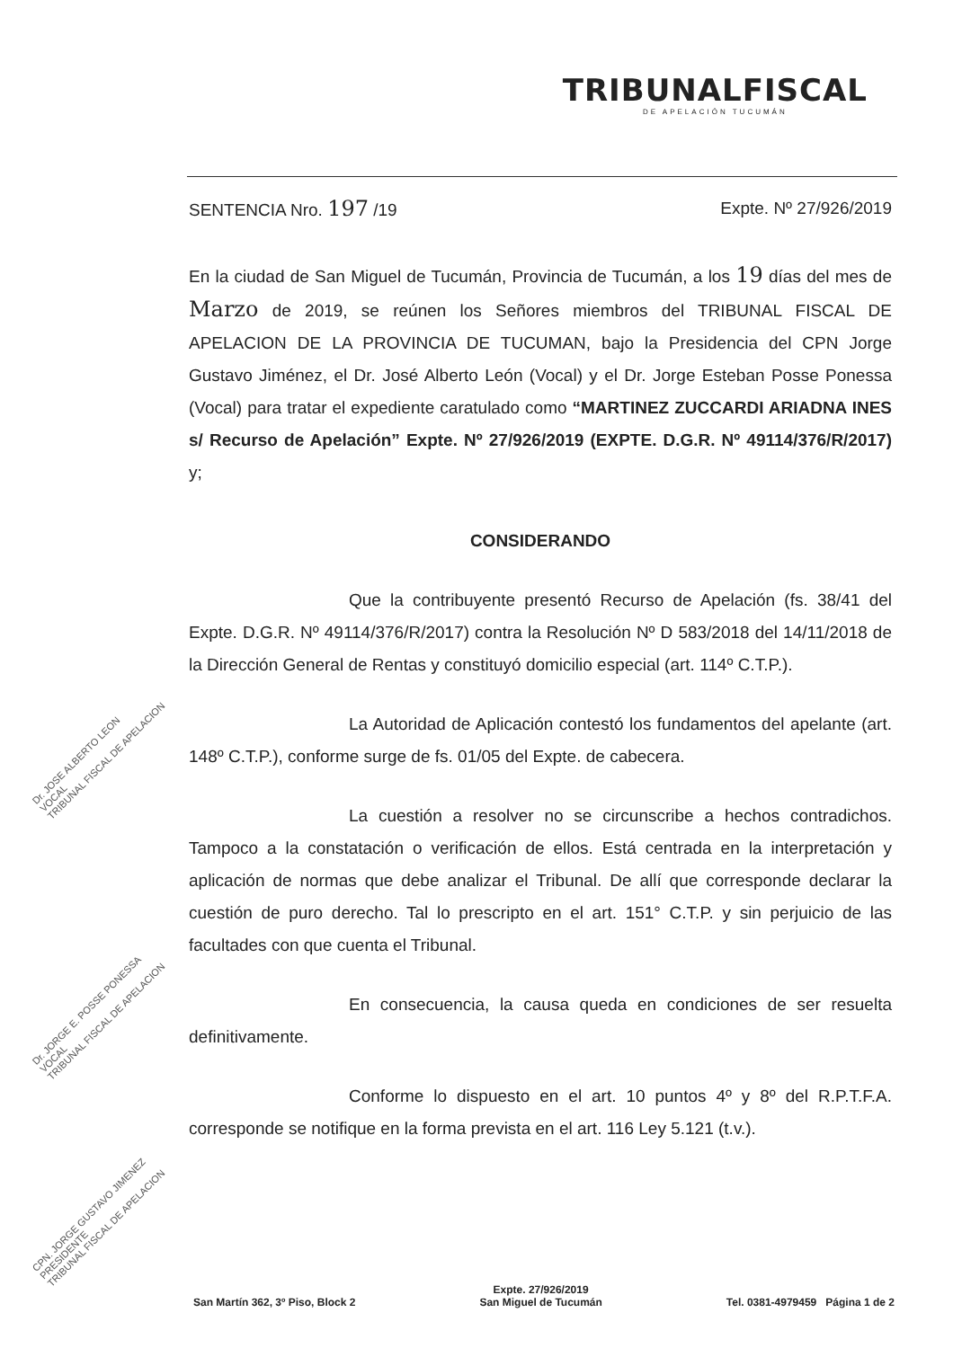TRIBUNALFISCAL
DE APELACIÓN TUCUMÁN
SENTENCIA Nro. 197 /19 Expte. Nº 27/926/2019
En la ciudad de San Miguel de Tucumán, Provincia de Tucumán, a los 19 días del mes de Marzo de 2019, se reúnen los Señores miembros del TRIBUNAL FISCAL DE APELACION DE LA PROVINCIA DE TUCUMAN, bajo la Presidencia del CPN Jorge Gustavo Jiménez, el Dr. José Alberto León (Vocal) y el Dr. Jorge Esteban Posse Ponessa (Vocal) para tratar el expediente caratulado como “MARTINEZ ZUCCARDI ARIADNA INES s/ Recurso de Apelación” Expte. Nº 27/926/2019 (EXPTE. D.G.R. Nº 49114/376/R/2017) y;
CONSIDERANDO
Que la contribuyente presentó Recurso de Apelación (fs. 38/41 del Expte. D.G.R. Nº 49114/376/R/2017) contra la Resolución Nº D 583/2018 del 14/11/2018 de la Dirección General de Rentas y constituyó domicilio especial (art. 114º C.T.P.).
La Autoridad de Aplicación contestó los fundamentos del apelante (art. 148º C.T.P.), conforme surge de fs. 01/05 del Expte. de cabecera.
La cuestión a resolver no se circunscribe a hechos contradichos. Tampoco a la constatación o verificación de ellos. Está centrada en la interpretación y aplicación de normas que debe analizar el Tribunal. De allí que corresponde declarar la cuestión de puro derecho. Tal lo prescripto en el art. 151° C.T.P. y sin perjuicio de las facultades con que cuenta el Tribunal.
En consecuencia, la causa queda en condiciones de ser resuelta definitivamente.
Conforme lo dispuesto en el art. 10 puntos 4º y 8º del R.P.T.F.A. corresponde se notifique en la forma prevista en el art. 116 Ley 5.121 (t.v.).
Dr. JOSE ALBERTO LEON
VOCAL
TRIBUNAL FISCAL DE APELACION
Dr. JORGE E. POSSE PONESSA
VOCAL
TRIBUNAL FISCAL DE APELACION
CPN. JORGE GUSTAVO JIMENEZ
PRESIDENTE
TRIBUNAL FISCAL DE APELACION
San Martín 362, 3º Piso, Block 2 Expte. 27/926/2019
San Miguel de Tucumán Tel. 0381-4979459 Página 1 de 2